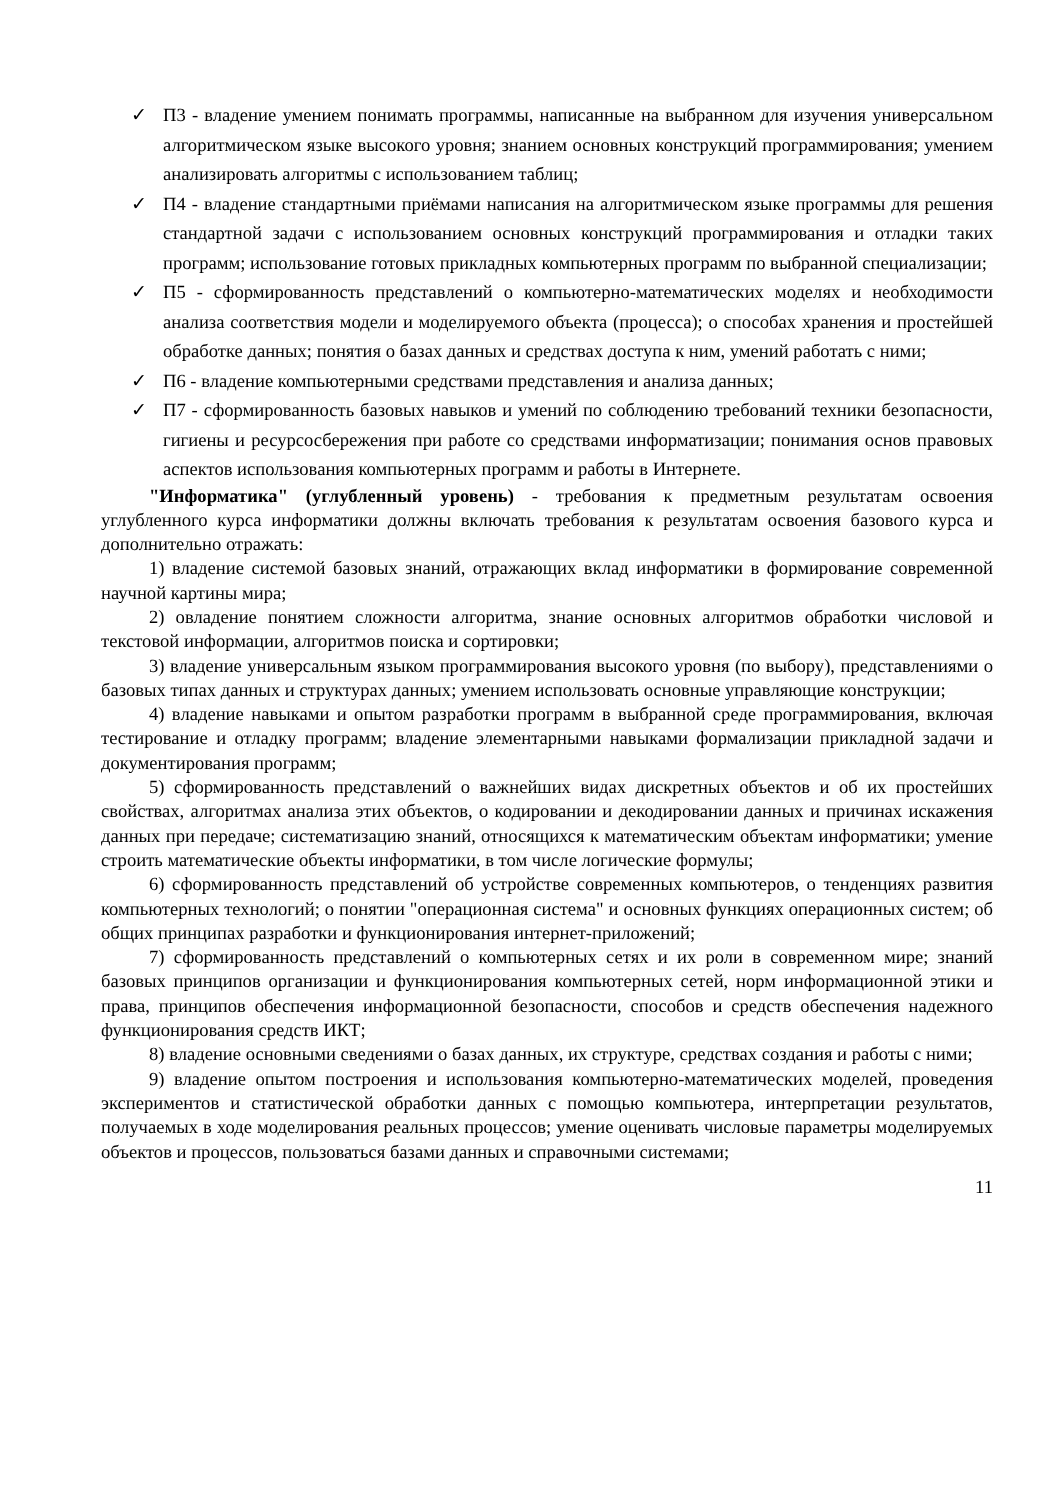✓ П3 - владение умением понимать программы, написанные на выбранном для изучения универсальном алгоритмическом языке высокого уровня; знанием основных конструкций программирования; умением анализировать алгоритмы с использованием таблиц;
✓ П4 - владение стандартными приёмами написания на алгоритмическом языке программы для решения стандартной задачи с использованием основных конструкций программирования и отладки таких программ; использование готовых прикладных компьютерных программ по выбранной специализации;
✓ П5 - сформированность представлений о компьютерно-математических моделях и необходимости анализа соответствия модели и моделируемого объекта (процесса); о способах хранения и простейшей обработке данных; понятия о базах данных и средствах доступа к ним, умений работать с ними;
✓ П6 - владение компьютерными средствами представления и анализа данных;
✓ П7 - сформированность базовых навыков и умений по соблюдению требований техники безопасности, гигиены и ресурсосбережения при работе со средствами информатизации; понимания основ правовых аспектов использования компьютерных программ и работы в Интернете.
"Информатика" (углубленный уровень) - требования к предметным результатам освоения углубленного курса информатики должны включать требования к результатам освоения базового курса и дополнительно отражать:
1) владение системой базовых знаний, отражающих вклад информатики в формирование современной научной картины мира;
2) овладение понятием сложности алгоритма, знание основных алгоритмов обработки числовой и текстовой информации, алгоритмов поиска и сортировки;
3) владение универсальным языком программирования высокого уровня (по выбору), представлениями о базовых типах данных и структурах данных; умением использовать основные управляющие конструкции;
4) владение навыками и опытом разработки программ в выбранной среде программирования, включая тестирование и отладку программ; владение элементарными навыками формализации прикладной задачи и документирования программ;
5) сформированность представлений о важнейших видах дискретных объектов и об их простейших свойствах, алгоритмах анализа этих объектов, о кодировании и декодировании данных и причинах искажения данных при передаче; систематизацию знаний, относящихся к математическим объектам информатики; умение строить математические объекты информатики, в том числе логические формулы;
6) сформированность представлений об устройстве современных компьютеров, о тенденциях развития компьютерных технологий; о понятии "операционная система" и основных функциях операционных систем; об общих принципах разработки и функционирования интернет-приложений;
7) сформированность представлений о компьютерных сетях и их роли в современном мире; знаний базовых принципов организации и функционирования компьютерных сетей, норм информационной этики и права, принципов обеспечения информационной безопасности, способов и средств обеспечения надежного функционирования средств ИКТ;
8) владение основными сведениями о базах данных, их структуре, средствах создания и работы с ними;
9) владение опытом построения и использования компьютерно-математических моделей, проведения экспериментов и статистической обработки данных с помощью компьютера, интерпретации результатов, получаемых в ходе моделирования реальных процессов; умение оценивать числовые параметры моделируемых объектов и процессов, пользоваться базами данных и справочными системами;
11